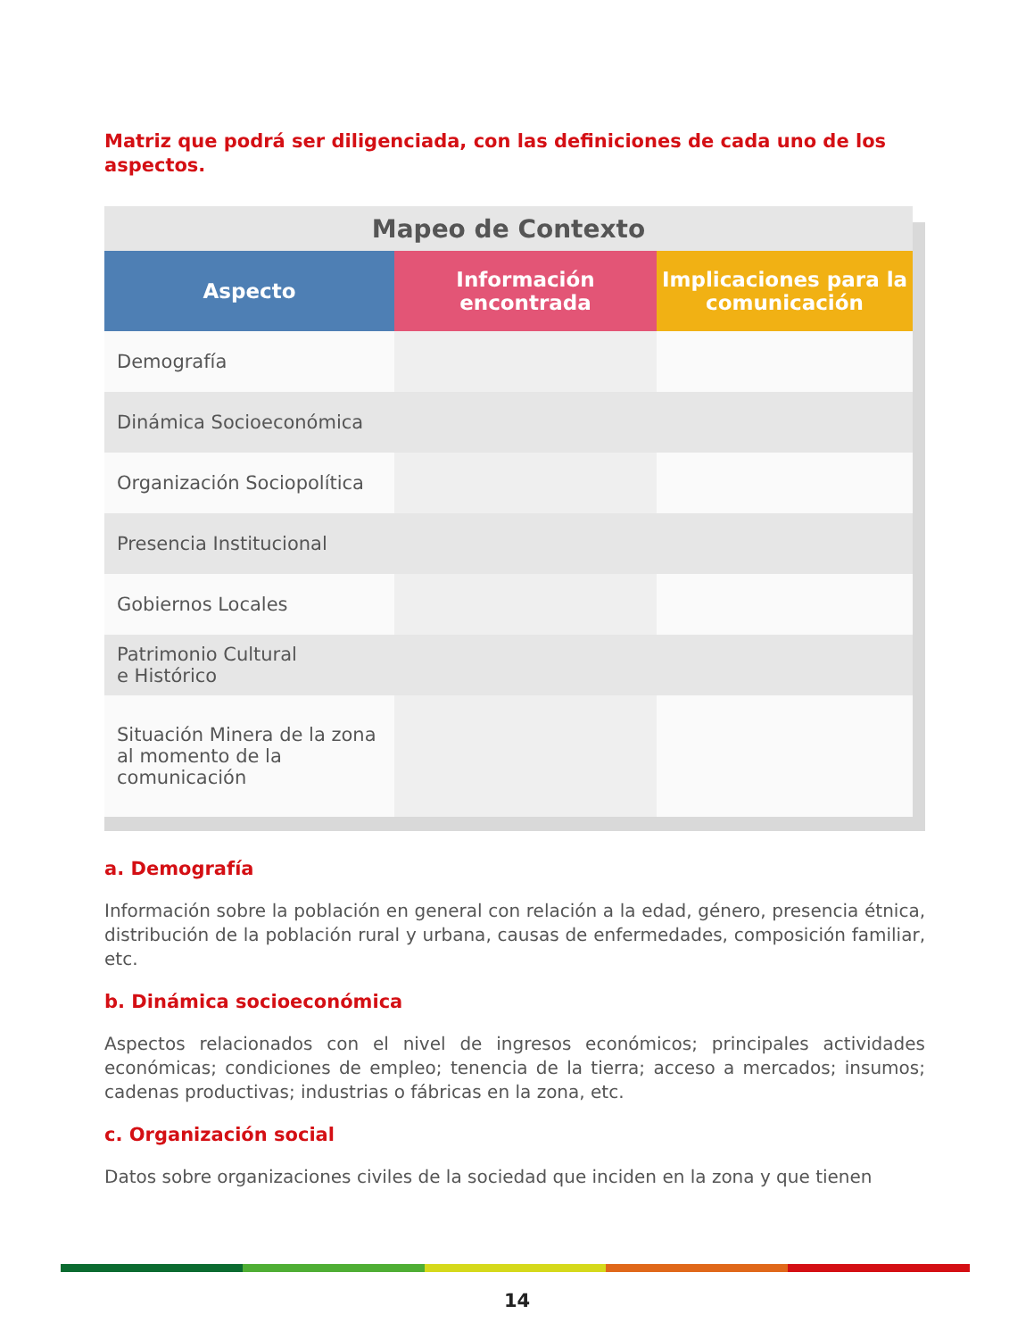Matriz que podrá ser diligenciada, con las definiciones de cada uno de los aspectos.
| Mapeo de Contexto | | |
| --- | --- | --- |
| Aspecto | Información encontrada | Implicaciones para la comunicación |
| Demografía | | |
| Dinámica Socioeconómica | | |
| Organización Sociopolítica | | |
| Presencia Institucional | | |
| Gobiernos Locales | | |
| Patrimonio Cultural e Histórico | | |
| Situación Minera de la zona al momento de la comunicación | | |
a. Demografía
Información sobre la población en general con relación a la edad, género, presencia étnica, distribución de la población rural y urbana, causas de enfermedades, composición familiar, etc.
b. Dinámica socioeconómica
Aspectos relacionados con el nivel de ingresos económicos; principales actividades económicas; condiciones de empleo; tenencia de la tierra; acceso a mercados; insumos; cadenas productivas; industrias o fábricas en la zona, etc.
c. Organización social
Datos sobre organizaciones civiles de la sociedad que inciden en la zona y que tienen
14